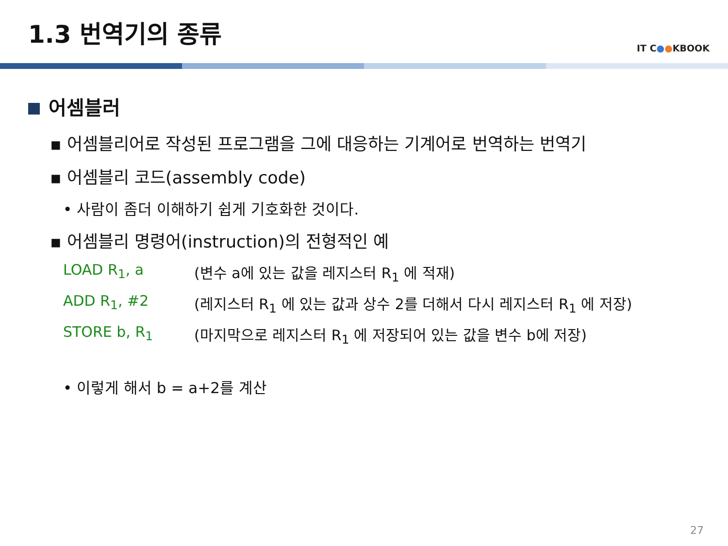1.3 번역기의 종류
IT C●●KBOOK
어셈블러
▪ 어셈블리어로 작성된 프로그램을 그에 대응하는 기계어로 번역하는 번역기
▪ 어셈블리 코드(assembly code)
• 사람이 좀더 이해하기 쉽게 기호화한 것이다.
▪ 어셈블리 명령어(instruction)의 전형적인 예
LOAD R<sub>1</sub>, a (변수 a에 있는 값을 레지스터 R<sub>1</sub> 에 적재)
ADD R<sub>1</sub>, #2 (레지스터 R<sub>1</sub> 에 있는 값과 상수 2를 더해서 다시 레지스터 R<sub>1</sub> 에 저장)
STORE b, R<sub>1</sub> (마지막으로 레지스터 R<sub>1</sub> 에 저장되어 있는 값을 변수 b에 저장)
• 이렇게 해서 b = a+2를 계산
27